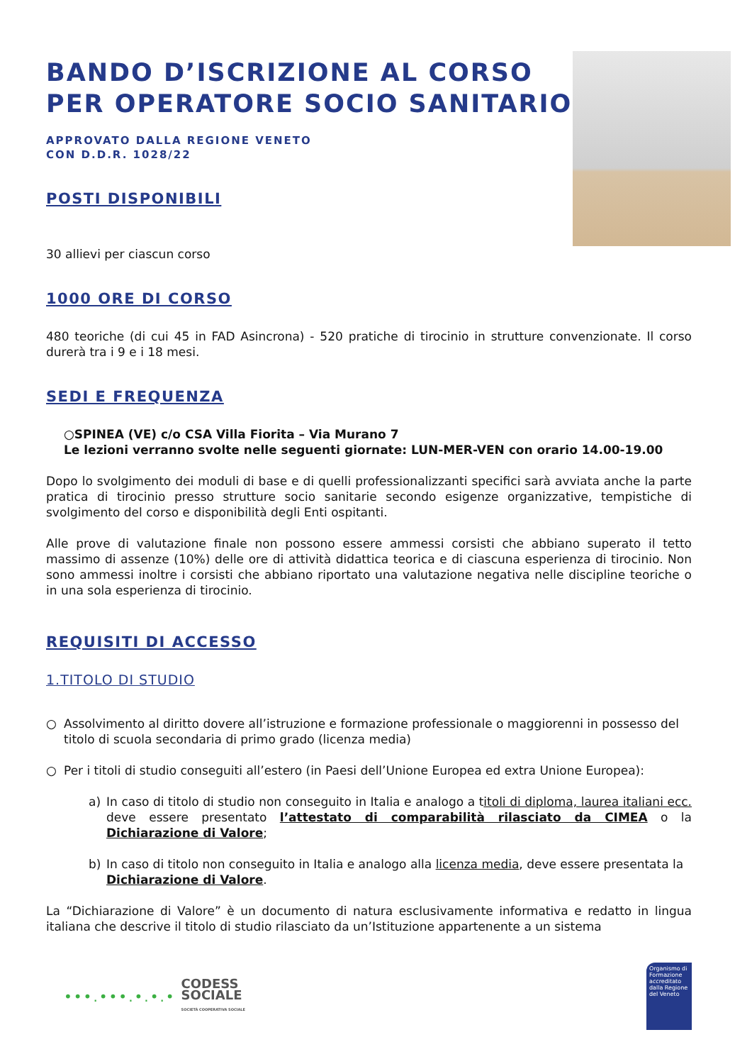BANDO D’ISCRIZIONE AL CORSO PER OPERATORE SOCIO SANITARIO
APPROVATO DALLA REGIONE VENETO
CON D.D.R. 1028/22
POSTI DISPONIBILI
30 allievi per ciascun corso
1000 ORE DI CORSO
480 teoriche (di cui 45 in FAD Asincrona) - 520 pratiche di tirocinio in strutture convenzionate. Il corso durerà tra i 9 e i 18 mesi.
SEDI E FREQUENZA
○SPINEA (VE) c/o CSA Villa Fiorita – Via Murano 7
Le lezioni verranno svolte nelle seguenti giornate: LUN-MER-VEN con orario 14.00-19.00
Dopo lo svolgimento dei moduli di base e di quelli professionalizzanti specifici sarà avviata anche la parte pratica di tirocinio presso strutture socio sanitarie secondo esigenze organizzative, tempistiche di svolgimento del corso e disponibilità degli Enti ospitanti.
Alle prove di valutazione finale non possono essere ammessi corsisti che abbiano superato il tetto massimo di assenze (10%) delle ore di attività didattica teorica e di ciascuna esperienza di tirocinio. Non sono ammessi inoltre i corsisti che abbiano riportato una valutazione negativa nelle discipline teoriche o in una sola esperienza di tirocinio.
REQUISITI DI ACCESSO
1.TITOLO DI STUDIO
○ Assolvimento al diritto dovere all’istruzione e formazione professionale o maggiorenni in possesso del titolo di scuola secondaria di primo grado (licenza media)
○ Per i titoli di studio conseguiti all’estero (in Paesi dell’Unione Europea ed extra Unione Europea):
a) In caso di titolo di studio non conseguito in Italia e analogo a titoli di diploma, laurea italiani ecc. deve essere presentato l’attestato di comparabilità rilasciato da CIMEA o la Dichiarazione di Valore;
b) In caso di titolo non conseguito in Italia e analogo alla licenza media, deve essere presentata la Dichiarazione di Valore.
La “Dichiarazione di Valore” è un documento di natura esclusivamente informativa e redatto in lingua italiana che descrive il titolo di studio rilasciato da un’Istituzione appartenente a un sistema
•••.•••.•.•.•
CODESS
SOCIALE
SOCIETÀ COOPERATIVA SOCIALE
Organismo di Formazione accreditato dalla Regione del Veneto